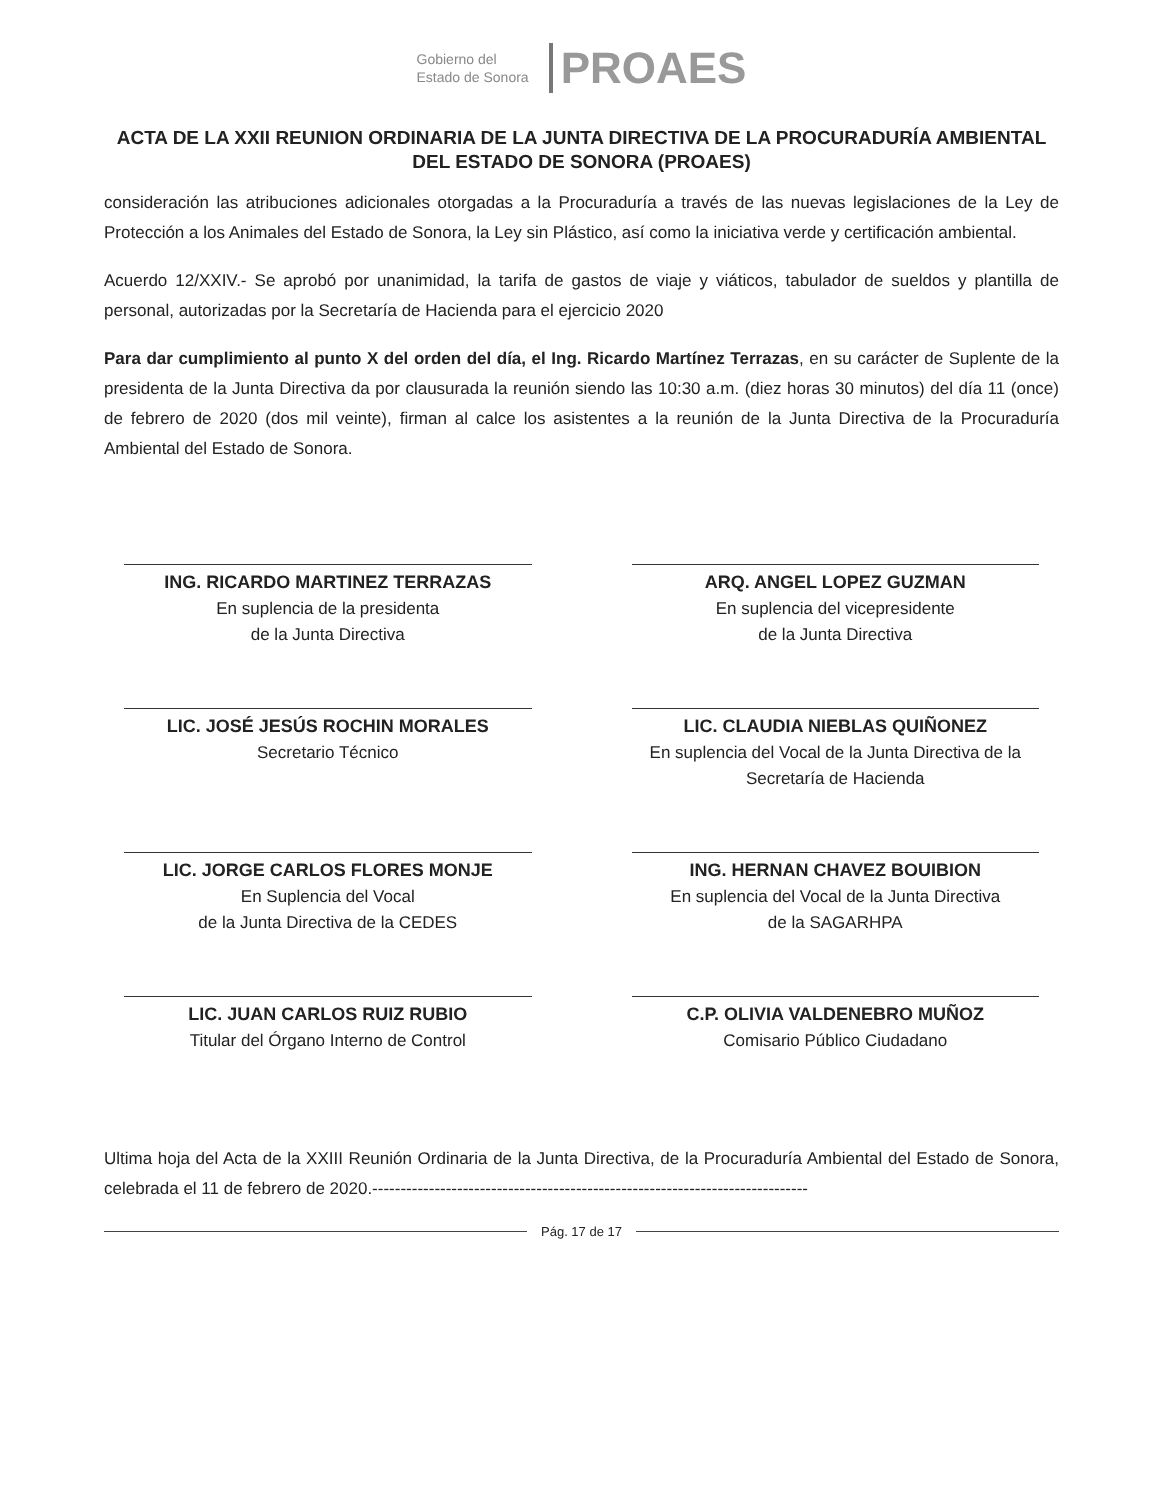Gobierno del
Estado de Sonora
PROAES
ACTA DE LA XXII REUNION ORDINARIA DE LA JUNTA DIRECTIVA DE LA PROCURADURÍA AMBIENTAL DEL ESTADO DE SONORA (PROAES)
consideración las atribuciones adicionales otorgadas a la Procuraduría a través de las nuevas legislaciones de la Ley de Protección a los Animales del Estado de Sonora, la Ley sin Plástico, así como la iniciativa verde y certificación ambiental.
Acuerdo 12/XXIV.- Se aprobó por unanimidad, la tarifa de gastos de viaje y viáticos, tabulador de sueldos y plantilla de personal, autorizadas por la Secretaría de Hacienda para el ejercicio 2020
Para dar cumplimiento al punto X del orden del día, el Ing. Ricardo Martínez Terrazas, en su carácter de Suplente de la presidenta de la Junta Directiva da por clausurada la reunión siendo las 10:30 a.m. (diez horas 30 minutos) del día 11 (once) de febrero de 2020 (dos mil veinte), firman al calce los asistentes a la reunión de la Junta Directiva de la Procuraduría Ambiental del Estado de Sonora.
ING. RICARDO MARTINEZ TERRAZAS
En suplencia de la presidenta
de la Junta Directiva
ARQ. ANGEL LOPEZ GUZMAN
En suplencia del vicepresidente
de la Junta Directiva
LIC. JOSÉ JESÚS ROCHIN MORALES
Secretario Técnico
LIC. CLAUDIA NIEBLAS QUIÑONEZ
En suplencia del Vocal de la Junta Directiva de la Secretaría de Hacienda
LIC. JORGE CARLOS FLORES MONJE
En Suplencia del Vocal
de la Junta Directiva de la CEDES
ING. HERNAN CHAVEZ BOUIBION
En suplencia del Vocal de la Junta Directiva
de la SAGARHPA
LIC. JUAN CARLOS RUIZ RUBIO
Titular del Órgano Interno de Control
C.P. OLIVIA VALDENEBRO MUÑOZ
Comisario Público Ciudadano
Ultima hoja del Acta de la XXIII Reunión Ordinaria de la Junta Directiva, de la Procuraduría Ambiental del Estado de Sonora, celebrada el 11 de febrero de 2020.-----------------------------------------------------------------------------
Pág. 17 de 17